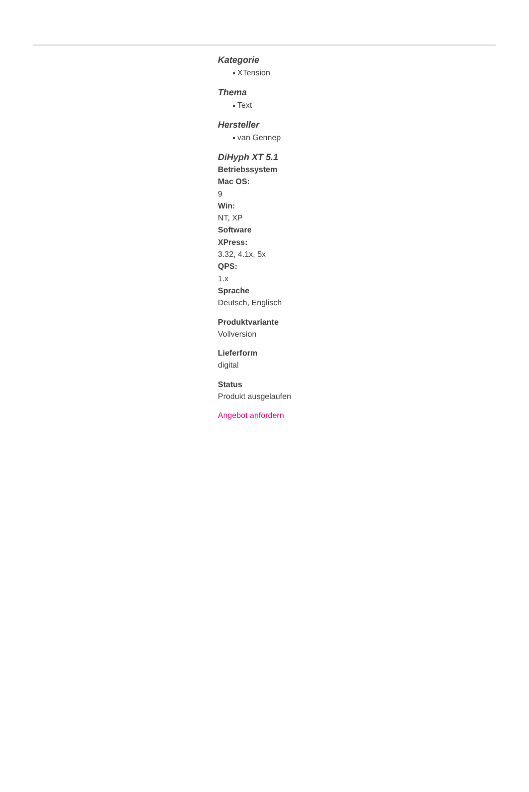Kategorie
XTension
Thema
Text
Hersteller
van Gennep
DiHyph XT 5.1
Betriebssystem
Mac OS:
9
Win:
NT, XP
Software
XPress:
3.32, 4.1x, 5x
QPS:
1.x
Sprache
Deutsch, Englisch
Produktvariante
Vollversion
Lieferform
digital
Status
Produkt ausgelaufen
Angebot anfordern